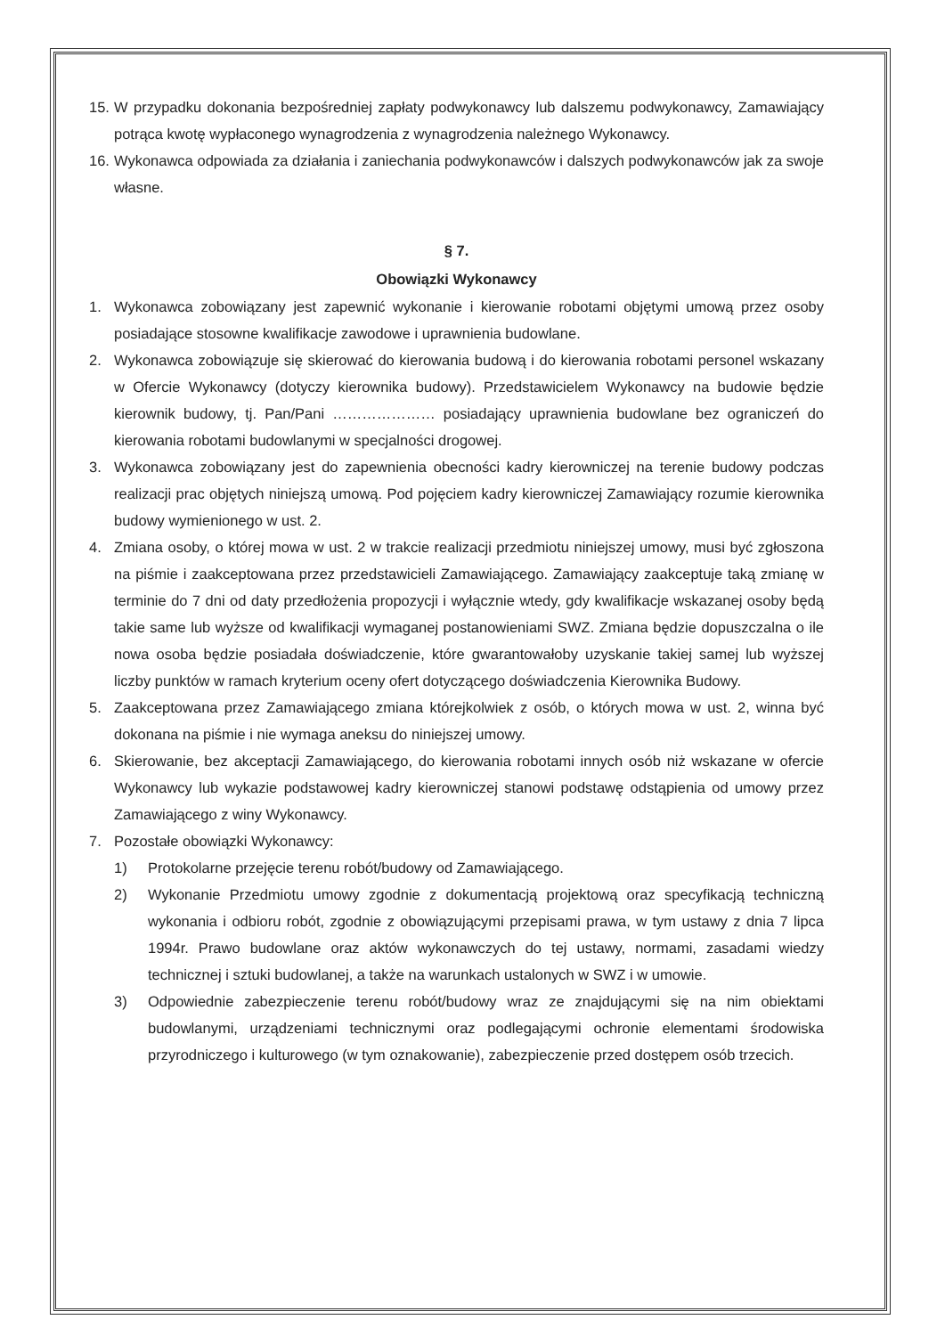15.
W przypadku dokonania bezpośredniej zapłaty podwykonawcy lub dalszemu podwykonawcy, Zamawiający potrąca kwotę wypłaconego wynagrodzenia z wynagrodzenia należnego Wykonawcy.
16.
Wykonawca odpowiada za działania i zaniechania podwykonawców i dalszych podwykonawców jak za swoje własne.
§ 7.
Obowiązki Wykonawcy
1. Wykonawca zobowiązany jest zapewnić wykonanie i kierowanie robotami objętymi umową przez osoby posiadające stosowne kwalifikacje zawodowe i uprawnienia budowlane.
2. Wykonawca zobowiązuje się skierować do kierowania budową i do kierowania robotami personel wskazany w Ofercie Wykonawcy (dotyczy kierownika budowy). Przedstawicielem Wykonawcy na budowie będzie kierownik budowy, tj. Pan/Pani ………………… posiadający uprawnienia budowlane bez ograniczeń do kierowania robotami budowlanymi w specjalności drogowej.
3. Wykonawca zobowiązany jest do zapewnienia obecności kadry kierowniczej na terenie budowy podczas realizacji prac objętych niniejszą umową. Pod pojęciem kadry kierowniczej Zamawiający rozumie kierownika budowy wymienionego w ust. 2.
4. Zmiana osoby, o której mowa w ust. 2 w trakcie realizacji przedmiotu niniejszej umowy, musi być zgłoszona na piśmie i zaakceptowana przez przedstawicieli Zamawiającego. Zamawiający zaakceptuje taką zmianę w terminie do 7 dni od daty przedłożenia propozycji i wyłącznie wtedy, gdy kwalifikacje wskazanej osoby będą takie same lub wyższe od kwalifikacji wymaganej postanowieniami SWZ. Zmiana będzie dopuszczalna o ile nowa osoba będzie posiadała doświadczenie, które gwarantowałoby uzyskanie takiej samej lub wyższej liczby punktów w ramach kryterium oceny ofert dotyczącego doświadczenia Kierownika Budowy.
5. Zaakceptowana przez Zamawiającego zmiana którejkolwiek z osób, o których mowa w ust. 2, winna być dokonana na piśmie i nie wymaga aneksu do niniejszej umowy.
6. Skierowanie, bez akceptacji Zamawiającego, do kierowania robotami innych osób niż wskazane w ofercie Wykonawcy lub wykazie podstawowej kadry kierowniczej stanowi podstawę odstąpienia od umowy przez Zamawiającego z winy Wykonawcy.
7. Pozostałe obowiązki Wykonawcy:
1) Protokolarne przejęcie terenu robót/budowy od Zamawiającego.
2) Wykonanie Przedmiotu umowy zgodnie z dokumentacją projektową oraz specyfikacją techniczną wykonania i odbioru robót, zgodnie z obowiązującymi przepisami prawa, w tym ustawy z dnia 7 lipca 1994r. Prawo budowlane oraz aktów wykonawczych do tej ustawy, normami, zasadami wiedzy technicznej i sztuki budowlanej, a także na warunkach ustalonych w SWZ i w umowie.
3) Odpowiednie zabezpieczenie terenu robót/budowy wraz ze znajdującymi się na nim obiektami budowlanymi, urządzeniami technicznymi oraz podlegającymi ochronie elementami środowiska przyrodniczego i kulturowego (w tym oznakowanie), zabezpieczenie przed dostępem osób trzecich.